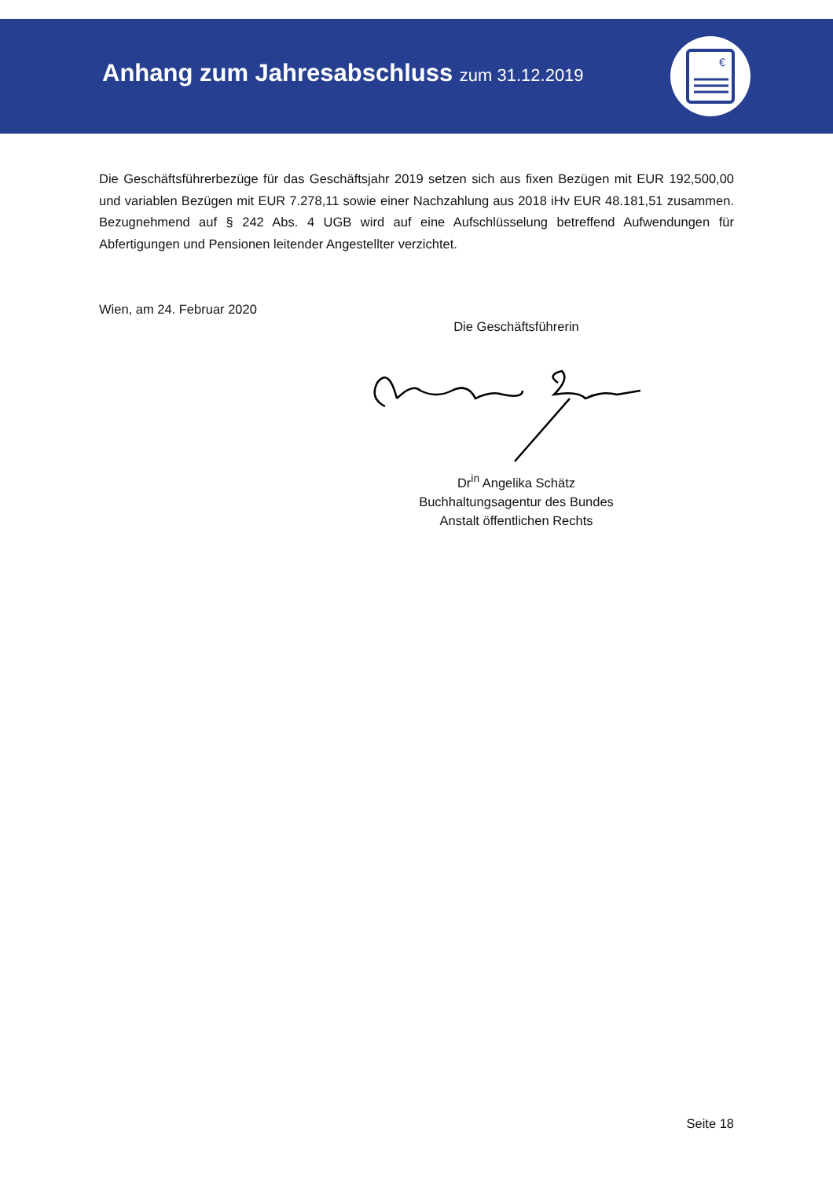Anhang zum Jahresabschluss zum 31.12.2019
€
Die Geschäftsführerbezüge für das Geschäftsjahr 2019 setzen sich aus fixen Bezügen mit EUR 192,500,00 und variablen Bezügen mit EUR 7.278,11 sowie einer Nachzahlung aus 2018 iHv EUR 48.181,51 zusammen. Bezugnehmend auf § 242 Abs. 4 UGB wird auf eine Aufschlüsselung betreffend Aufwendungen für Abfertigungen und Pensionen leitender Angestellter verzichtet.
Wien, am 24. Februar 2020
Die Geschäftsführerin
Dr<sup>in</sup> Angelika Schätz
Buchhaltungsagentur des Bundes
Anstalt öffentlichen Rechts
Seite 18